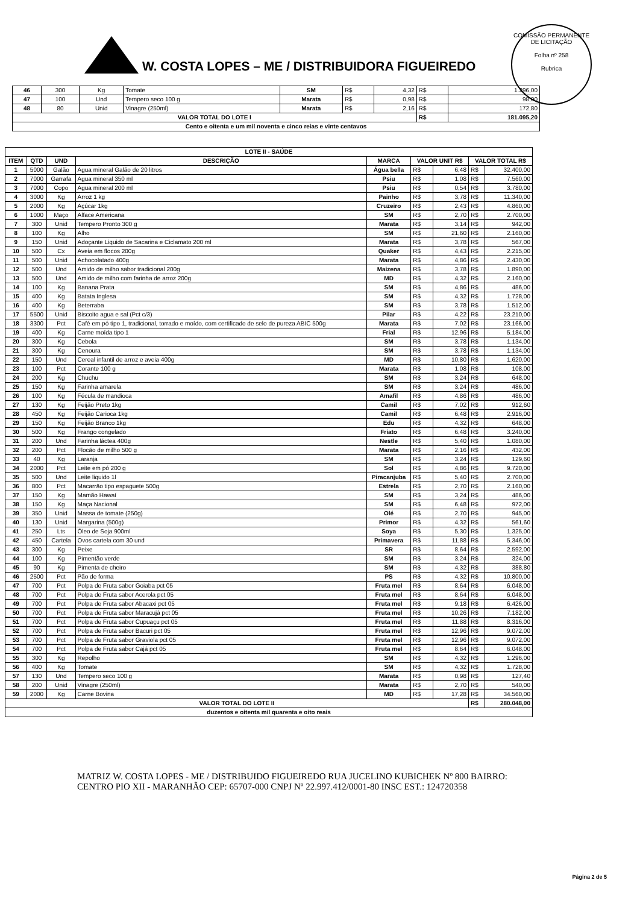COMISSÃO PERMANENTE DE LICITAÇÃO
Folha nº 258
Rubrica
W. COSTA LOPES – ME / DISTRIBUIDORA FIGUEIREDO
| 46 | 300 | Kg | Tomate | SM | R$ | 4,32 | R$ | 1.296,00 |
| 47 | 100 | Und | Tempero seco 100 g | Marata | R$ | 0,98 | R$ | 98,00 |
| 48 | 80 | Unid | Vinagre (250ml) | Marata | R$ | 2,16 | R$ | 172,80 |
| VALOR TOTAL DO LOTE I | | | | | | | R$ | 181.095,20 |
| Cento e oitenta e um mil noventa e cinco reias e vinte centavos | | | | | | | | |
| LOTE II - SAÚDE | | | | | | | | |
| --- | --- | --- | --- | --- | --- | --- | --- | --- |
| ITEM | QTD | UND | DESCRIÇÃO | MARCA | VALOR UNIT R$ | | VALOR TOTAL R$ | |
| 1 | 5000 | Galão | Agua mineral Galão de 20 litros | Água bella | R$ | 6,48 | R$ | 32.400,00 |
| 2 | 7000 | Garrafa | Agua mineral 350 ml | Psiu | R$ | 1,08 | R$ | 7.560,00 |
| 3 | 7000 | Copo | Agua mineral 200 ml | Psiu | R$ | 0,54 | R$ | 3.780,00 |
| 4 | 3000 | Kg | Arroz 1 kg | Painho | R$ | 3,78 | R$ | 11.340,00 |
| 5 | 2000 | Kg | Açúcar 1kg | Cruzeiro | R$ | 2,43 | R$ | 4.860,00 |
| 6 | 1000 | Maço | Alface Americana | SM | R$ | 2,70 | R$ | 2.700,00 |
| 7 | 300 | Unid | Tempero Pronto 300 g | Marata | R$ | 3,14 | R$ | 942,00 |
| 8 | 100 | Kg | Alho | SM | R$ | 21,60 | R$ | 2.160,00 |
| 9 | 150 | Unid | Adoçante Liquido de Sacarina e Ciclamato 200 ml | Marata | R$ | 3,78 | R$ | 567,00 |
| 10 | 500 | Cx | Aveia em flocos 200g | Quaker | R$ | 4,43 | R$ | 2.215,00 |
| 11 | 500 | Unid | Achocolatado 400g | Marata | R$ | 4,86 | R$ | 2.430,00 |
| 12 | 500 | Und | Amido de milho sabor tradicional 200g | Maizena | R$ | 3,78 | R$ | 1.890,00 |
| 13 | 500 | Und | Amido de milho com farinha de arroz 200g | MD | R$ | 4,32 | R$ | 2.160,00 |
| 14 | 100 | Kg | Banana Prata | SM | R$ | 4,86 | R$ | 486,00 |
| 15 | 400 | Kg | Batata Inglesa | SM | R$ | 4,32 | R$ | 1.728,00 |
| 16 | 400 | Kg | Beterraba | SM | R$ | 3,78 | R$ | 1.512,00 |
| 17 | 5500 | Unid | Biscoito agua e sal (Pct c/3) | Pilar | R$ | 4,22 | R$ | 23.210,00 |
| 18 | 3300 | Pct | Café em pó tipo 1, tradicional, torrado e moído, com certificado de selo de pureza ABIC 500g | Marata | R$ | 7,02 | R$ | 23.166,00 |
| 19 | 400 | Kg | Carne moída tipo 1 | Frial | R$ | 12,96 | R$ | 5.184,00 |
| 20 | 300 | Kg | Cebola | SM | R$ | 3,78 | R$ | 1.134,00 |
| 21 | 300 | Kg | Cenoura | SM | R$ | 3,78 | R$ | 1.134,00 |
| 22 | 150 | Und | Cereal infantil de arroz e aveia 400g | MD | R$ | 10,80 | R$ | 1.620,00 |
| 23 | 100 | Pct | Corante 100 g | Marata | R$ | 1,08 | R$ | 108,00 |
| 24 | 200 | Kg | Chuchu | SM | R$ | 3,24 | R$ | 648,00 |
| 25 | 150 | Kg | Farinha amarela | SM | R$ | 3,24 | R$ | 486,00 |
| 26 | 100 | Kg | Fécula de mandioca | Amafil | R$ | 4,86 | R$ | 486,00 |
| 27 | 130 | Kg | Feijão Preto 1kg | Camil | R$ | 7,02 | R$ | 912,60 |
| 28 | 450 | Kg | Feijão Carioca 1kg | Camil | R$ | 6,48 | R$ | 2.916,00 |
| 29 | 150 | Kg | Feijão Branco 1kg | Edu | R$ | 4,32 | R$ | 648,00 |
| 30 | 500 | Kg | Frango congelado | Friato | R$ | 6,48 | R$ | 3.240,00 |
| 31 | 200 | Und | Farinha láctea 400g | Nestle | R$ | 5,40 | R$ | 1.080,00 |
| 32 | 200 | Pct | Flocão de milho 500 g | Marata | R$ | 2,16 | R$ | 432,00 |
| 33 | 40 | Kg | Laranja | SM | R$ | 3,24 | R$ | 129,60 |
| 34 | 2000 | Pct | Leite em pó 200 g | Sol | R$ | 4,86 | R$ | 9.720,00 |
| 35 | 500 | Und | Leite liquido 1l | Piracanjuba | R$ | 5,40 | R$ | 2.700,00 |
| 36 | 800 | Pct | Macarrão tipo espaguete 500g | Estrela | R$ | 2,70 | R$ | 2.160,00 |
| 37 | 150 | Kg | Mamão Hawaí | SM | R$ | 3,24 | R$ | 486,00 |
| 38 | 150 | Kg | Maça Nacional | SM | R$ | 6,48 | R$ | 972,00 |
| 39 | 350 | Unid | Massa de tomate (250g) | Olé | R$ | 2,70 | R$ | 945,00 |
| 40 | 130 | Unid | Margarina (500g) | Primor | R$ | 4,32 | R$ | 561,60 |
| 41 | 250 | Lts | Óleo de Soja 900ml | Soya | R$ | 5,30 | R$ | 1.325,00 |
| 42 | 450 | Cartela | Ovos cartela com 30 und | Primavera | R$ | 11,88 | R$ | 5.346,00 |
| 43 | 300 | Kg | Peixe | SR | R$ | 8,64 | R$ | 2.592,00 |
| 44 | 100 | Kg | Pimentão verde | SM | R$ | 3,24 | R$ | 324,00 |
| 45 | 90 | Kg | Pimenta de cheiro | SM | R$ | 4,32 | R$ | 388,80 |
| 46 | 2500 | Pct | Pão de forma | PS | R$ | 4,32 | R$ | 10.800,00 |
| 47 | 700 | Pct | Polpa de Fruta sabor Goiaba pct 05 | Fruta mel | R$ | 8,64 | R$ | 6.048,00 |
| 48 | 700 | Pct | Polpa de Fruta sabor Acerola pct 05 | Fruta mel | R$ | 8,64 | R$ | 6.048,00 |
| 49 | 700 | Pct | Polpa de Fruta sabor Abacaxi pct 05 | Fruta mel | R$ | 9,18 | R$ | 6.426,00 |
| 50 | 700 | Pct | Polpa de Fruta sabor Maracujá pct 05 | Fruta mel | R$ | 10,26 | R$ | 7.182,00 |
| 51 | 700 | Pct | Polpa de Fruta sabor Cupuaçu pct 05 | Fruta mel | R$ | 11,88 | R$ | 8.316,00 |
| 52 | 700 | Pct | Polpa de Fruta sabor Bacuri pct 05 | Fruta mel | R$ | 12,96 | R$ | 9.072,00 |
| 53 | 700 | Pct | Polpa de Fruta sabor Graviola pct 05 | Fruta mel | R$ | 12,96 | R$ | 9.072,00 |
| 54 | 700 | Pct | Polpa de Fruta sabor Cajá pct 05 | Fruta mel | R$ | 8,64 | R$ | 6.048,00 |
| 55 | 300 | Kg | Repolho | SM | R$ | 4,32 | R$ | 1.296,00 |
| 56 | 400 | Kg | Tomate | SM | R$ | 4,32 | R$ | 1.728,00 |
| 57 | 130 | Und | Tempero seco 100 g | Marata | R$ | 0,98 | R$ | 127,40 |
| 58 | 200 | Unid | Vinagre (250ml) | Marata | R$ | 2,70 | R$ | 540,00 |
| 59 | 2000 | Kg | Carne Bovina | MD | R$ | 17,28 | R$ | 34.560,00 |
| VALOR TOTAL DO LOTE II | | | | | | | R$ | 280.048,00 |
| duzentos e oitenta mil quarenta e oito reais | | | | | | | | |
MATRIZ W. COSTA LOPES - ME / DISTRIBUIDO FIGUEIREDO RUA JUCELINO KUBICHEK Nº 800 BAIRRO: CENTRO PIO XII - MARANHÃO CEP: 65707-000 CNPJ Nº 22.997.412/0001-80 INSC EST.: 124720358
Página 2 de 5